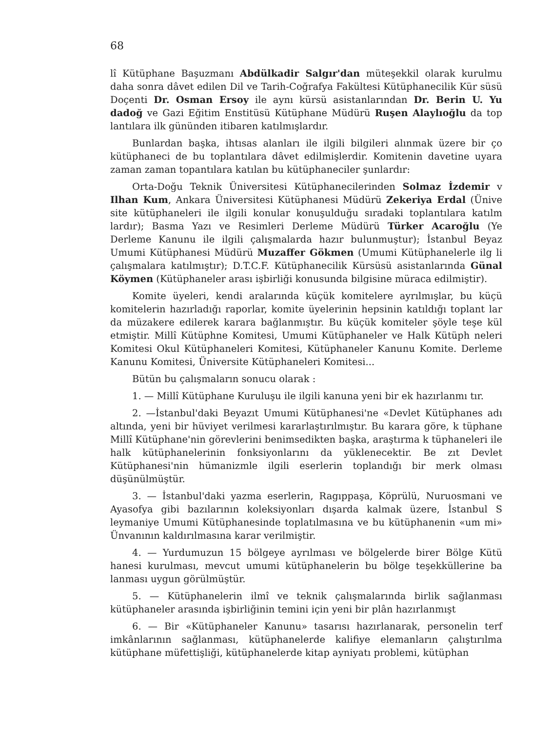68
lî Kütüphane Başuzmanı Abdülkadir Salgır'dan müteşekkil olarak kurulmu daha sonra dâvet edilen Dil ve Tarih-Coğrafya Fakültesi Kütüphanecilik Kür süsü Doçenti Dr. Osman Ersoy ile aynı kürsü asistanlarından Dr. Berin U. Yu dadoğ ve Gazi Eğitim Enstitüsü Kütüphane Müdürü Ruşen Alaylıoğlu da top lantılara ilk gününden itibaren katılmışlardır.
Bunlardan başka, ihtısas alanları ile ilgili bilgileri alınmak üzere bir ço kütüphaneci de bu toplantılara dâvet edilmişlerdir. Komitenin davetine uyara zaman zaman topantılara katılan bu kütüphaneciler şunlardır:
Orta-Doğu Teknik Üniversitesi Kütüphanecilerinden Solmaz İzdemir v Ilhan Kum, Ankara Üniversitesi Kütüphanesi Müdürü Zekeriya Erdal (Ünive site kütüphaneleri ile ilgili konular konuşulduğu sıradaki toplantılara katılm lardır); Basma Yazı ve Resimleri Derleme Müdürü Türker Acaroğlu (Ye Derleme Kanunu ile ilgili çalışmalarda hazır bulunmuştur); İstanbul Beyaz Umumi Kütüphanesi Müdürü Muzaffer Gökmen (Umumi Kütüphanelerle ilg li çalışmalara katılmıştır); D.T.C.F. Kütüphanecilik Kürsüsü asistanlarında Günal Köymen (Kütüphaneler arası işbirliği konusunda bilgisine müraca edilmiştir).
Komite üyeleri, kendi aralarında küçük komitelere ayrılmışlar, bu küçü komitelerin hazırladığı raporlar, komite üyelerinin hepsinin katıldığı toplant lar da müzakere edilerek karara bağlanmıştır. Bu küçük komiteler şöyle teşe kül etmiştir. Millî Kütüphne Komitesi, Umumi Kütüphaneler ve Halk Kütüph neleri Komitesi Okul Kütüphaneleri Komitesi, Kütüphaneler Kanunu Komite. Derleme Kanunu Komitesi, Üniversite Kütüphaneleri Komitesi...
Bütün bu çalışmaların sonucu olarak :
1. — Millî Kütüphane Kuruluşu ile ilgili kanuna yeni bir ek hazırlanmı tır.
2. —İstanbul'daki Beyazıt Umumi Kütüphanesi'ne «Devlet Kütüphanes adı altında, yeni bir hüviyet verilmesi kararlaştırılmıştır. Bu karara göre, k tüphane Millî Kütüphane'nin görevlerini benimsedikten başka, araştırma k tüphaneleri ile halk kütüphanelerinin fonksiyonlarını da yüklenecektir. Be zıt Devlet Kütüphanesi'nin hümanizmle ilgili eserlerin toplandığı bir merk olması düşünülmüştür.
3. — İstanbul'daki yazma eserlerin, Ragıppaşa, Köprülü, Nuruosmani ve Ayasofya gibi bazılarının koleksiyonları dışarda kalmak üzere, İstanbul S leymaniye Umumi Kütüphanesinde toplatılmasına ve bu kütüphanenin «um mi» Ünvanının kaldırılmasına karar verilmiştir.
4. — Yurdumuzun 15 bölgeye ayrılması ve bölgelerde birer Bölge Kütü hanesi kurulması, mevcut umumi kütüphanelerin bu bölge teşekküllerine ba lanması uygun görülmüştür.
5. — Kütüphanelerin ilmî ve teknik çalışmalarında birlik sağlanması kütüphaneler arasında işbirliğinin temini için yeni bir plân hazırlanmışt
6. — Bir «Kütüphaneler Kanunu» tasarısı hazırlanarak, personelin terf imkânlarının sağlanması, kütüphanelerde kalifiye elemanların çalıştırılma kütüphane müfettişliği, kütüphanelerde kitap ayniyatı problemi, kütüphan